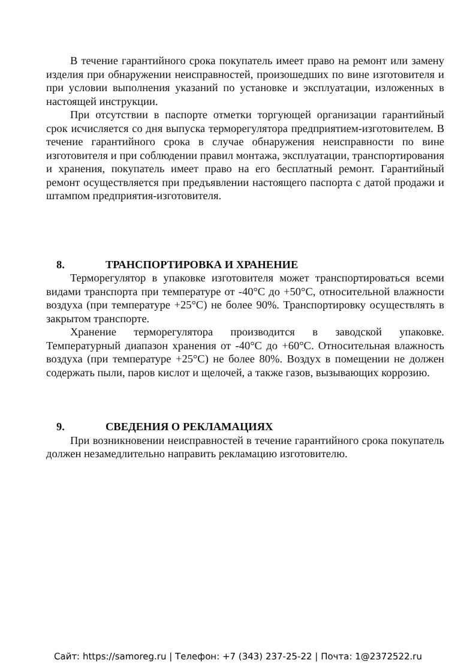В течение гарантийного срока покупатель имеет право на ремонт или замену изделия при обнаружении неисправностей, произошедших по вине изготовителя и при условии выполнения указаний по установке и эксплуатации, изложенных в настоящей инструкции.
При отсутствии в паспорте отметки торгующей организации гарантийный срок исчисляется со дня выпуска терморегулятора предприятием-изготовителем. В течение гарантийного срока в случае обнаружения неисправности по вине изготовителя и при соблюдении правил монтажа, эксплуатации, транспортирования и хранения, покупатель имеет право на его бесплатный ремонт. Гарантийный ремонт осуществляется при предъявлении настоящего паспорта с датой продажи и штампом предприятия-изготовителя.
8. ТРАНСПОРТИРОВКА И ХРАНЕНИЕ
Терморегулятор в упаковке изготовителя может транспортироваться всеми видами транспорта при температуре от -40°С до +50°С, относительной влажности воздуха (при температуре +25°С) не более 90%. Транспортировку осуществлять в закрытом транспорте.
Хранение терморегулятора производится в заводской упаковке. Температурный диапазон хранения от -40°С до +60°С. Относительная влажность воздуха (при температуре +25°С) не более 80%. Воздух в помещении не должен содержать пыли, паров кислот и щелочей, а также газов, вызывающих коррозию.
9. СВЕДЕНИЯ О РЕКЛАМАЦИЯХ
При возникновении неисправностей в течение гарантийного срока покупатель должен незамедлительно направить рекламацию изготовителю.
Сайт: https://samoreg.ru | Телефон: +7 (343) 237-25-22 | Почта: 1@2372522.ru